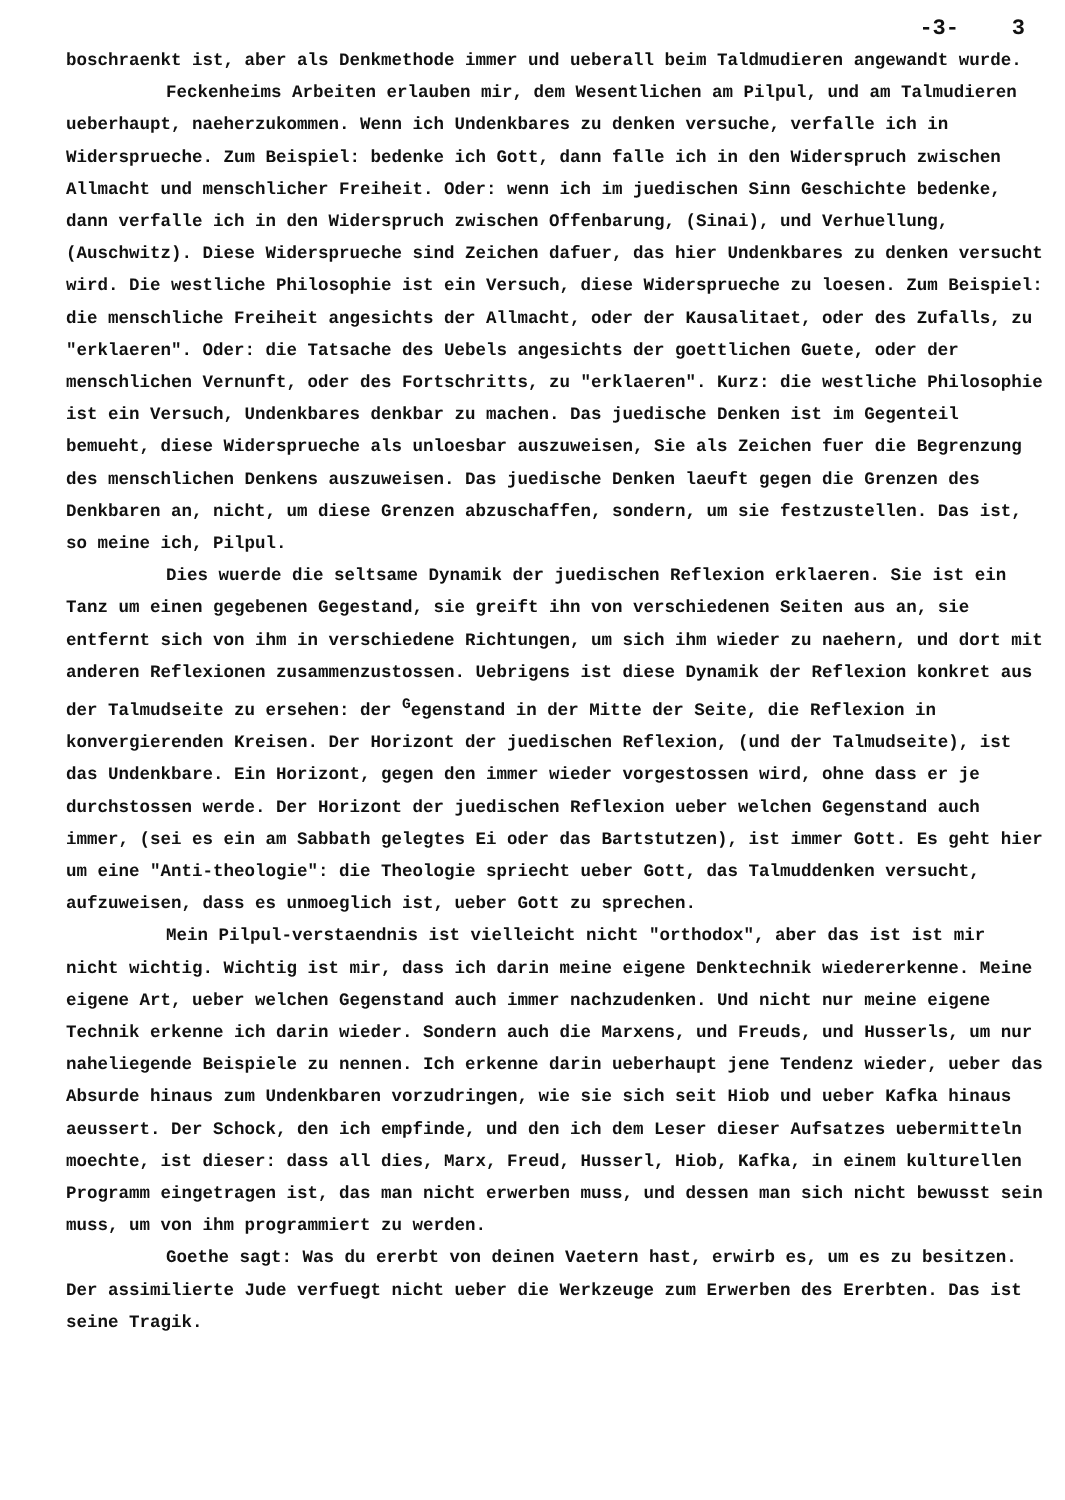-3- 3
boschraenkt ist, aber als Denkmethode immer und ueberall beim Taldmudieren angewandt wurde.
Feckenheims Arbeiten erlauben mir, dem Wesentlichen am Pilpul, und am Talmudieren ueberhaupt, naeherzukommen. Wenn ich Undenkbares zu denken versuche, verfalle ich in Widersprueche. Zum Beispiel: bedenke ich Gott, dann falle ich in den Widerspruch zwischen Allmacht und menschlicher Freiheit. Oder: wenn ich im juedischen Sinn Geschichte bedenke, dann verfalle ich in den Widerspruch zwischen Offenbarung, (Sinai), und Verhuellung, (Auschwitz). Diese Widersprueche sind Zeichen dafuer, das hier Undenkbares zu denken versucht wird. Die westliche Philosophie ist ein Versuch, diese Widersprueche zu loesen. Zum Beispiel: die menschliche Freiheit angesichts der Allmacht, oder der Kausalitaet, oder des Zufalls, zu "erklaeren". Oder: die Tatsache des Uebels angesichts der goettlichen Guete, oder der menschlichen Vernunft, oder des Fortschritts, zu "erklaeren". Kurz: die westliche Philosophie ist ein Versuch, Undenkbares denkbar zu machen. Das juedische Denken ist im Gegenteil bemueht, diese Widersprueche als unloesbar auszuweisen, Sie als Zeichen fuer die Begrenzung des menschlichen Denkens auszuweisen. Das juedische Denken laeuft gegen die Grenzen des Denkbaren an, nicht, um diese Grenzen abzuschaffen, sondern, um sie festzustellen. Das ist, so meine ich, Pilpul.
Dies wuerde die seltsame Dynamik der juedischen Reflexion erklaeren. Sie ist ein Tanz um einen gegebenen Gegestand, sie greift ihn von verschiedenen Seiten aus an, sie entfernt sich von ihm in verschiedene Richtungen, um sich ihm wieder zu naehern, und dort mit anderen Reflexionen zusammenzustossen. Uebrigens ist diese Dynamik der Reflexion konkret aus der Talmudseite zu ersehen: der <sup>G</sup>egenstand in der Mitte der Seite, die Reflexion in konvergierenden Kreisen. Der Horizont der juedischen Reflexion, (und der Talmudseite), ist das Undenkbare. Ein Horizont, gegen den immer wieder vorgestossen wird, ohne dass er je durchstossen werde. Der Horizont der juedischen Reflexion ueber welchen Gegenstand auch immer, (sei es ein am Sabbath gelegtes Ei oder das Bartstutzen), ist immer Gott. Es geht hier um eine "Anti-theologie": die Theologie spriecht ueber Gott, das Talmuddenken versucht, aufzuweisen, dass es unmoeglich ist, ueber Gott zu sprechen.
Mein Pilpul-verstaendnis ist vielleicht nicht "orthodox", aber das ist ist mir nicht wichtig. Wichtig ist mir, dass ich darin meine eigene Denktechnik wiedererkenne. Meine eigene Art, ueber welchen Gegenstand auch immer nachzudenken. Und nicht nur meine eigene Technik erkenne ich darin wieder. Sondern auch die Marxens, und Freuds, und Husserls, um nur naheliegende Beispiele zu nennen. Ich erkenne darin ueberhaupt jene Tendenz wieder, ueber das Absurde hinaus zum Undenkbaren vorzudringen, wie sie sich seit Hiob und ueber Kafka hinaus aeussert. Der Schock, den ich empfinde, und den ich dem Leser dieser Aufsatzes uebermitteln moechte, ist dieser: dass all dies, Marx, Freud, Husserl, Hiob, Kafka, in einem kulturellen Programm eingetragen ist, das man nicht erwerben muss, und dessen man sich nicht bewusst sein muss, um von ihm programmiert zu werden.
Goethe sagt: Was du ererbt von deinen Vaetern hast, erwirb es, um es zu besitzen. Der assimilierte Jude verfuegt nicht ueber die Werkzeuge zum Erwerben des Ererbten. Das ist seine Tragik.